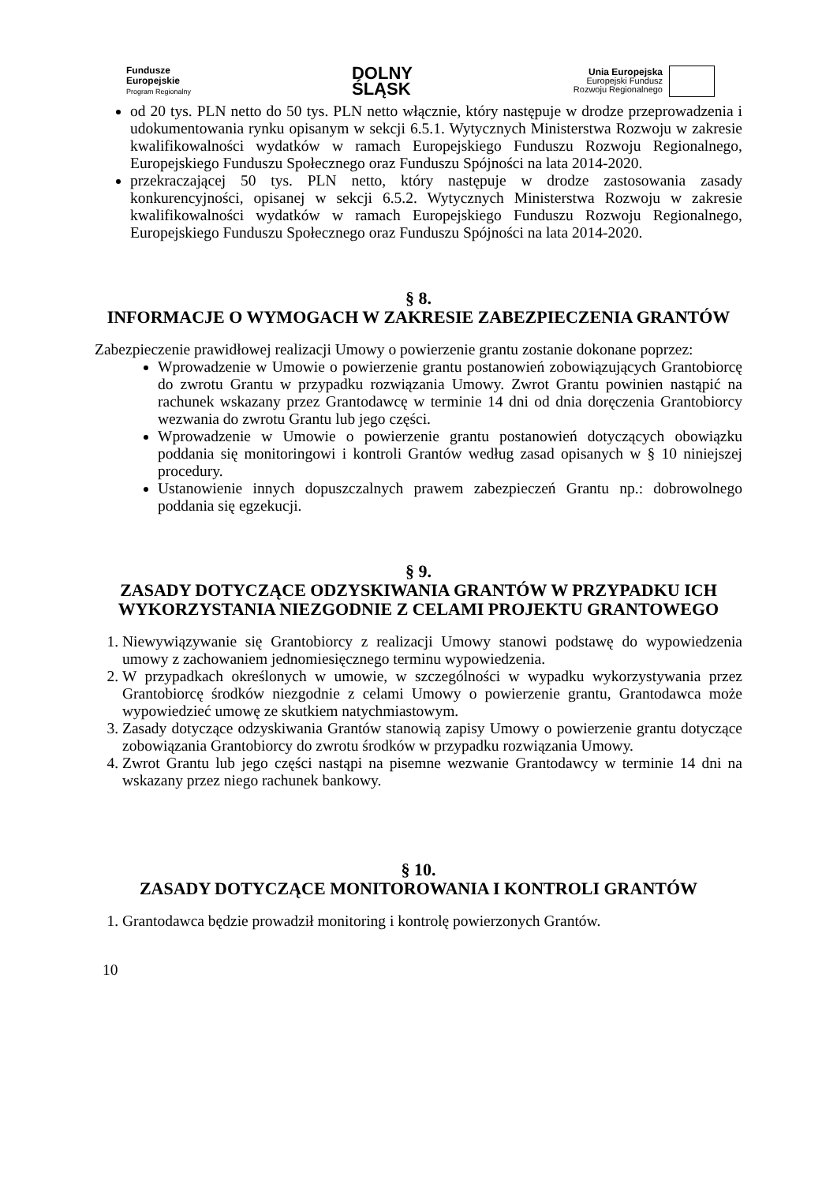Fundusze
Europejskie
Program Regionalny
DOLNY
ŚLĄSK
Unia Europejska
Europejski Fundusz
Rozwoju Regionalnego
od 20 tys. PLN netto do 50 tys. PLN netto włącznie, który następuje w drodze przeprowadzenia i udokumentowania rynku opisanym w sekcji 6.5.1. Wytycznych Ministerstwa Rozwoju w zakresie kwalifikowalności wydatków w ramach Europejskiego Funduszu Rozwoju Regionalnego, Europejskiego Funduszu Społecznego oraz Funduszu Spójności na lata 2014-2020.
przekraczającej 50 tys. PLN netto, który następuje w drodze zastosowania zasady konkurencyjności, opisanej w sekcji 6.5.2. Wytycznych Ministerstwa Rozwoju w zakresie kwalifikowalności wydatków w ramach Europejskiego Funduszu Rozwoju Regionalnego, Europejskiego Funduszu Społecznego oraz Funduszu Spójności na lata 2014-2020.
§ 8.
INFORMACJE O WYMOGACH W ZAKRESIE ZABEZPIECZENIA GRANTÓW
Zabezpieczenie prawidłowej realizacji Umowy o powierzenie grantu zostanie dokonane poprzez:
Wprowadzenie w Umowie o powierzenie grantu postanowień zobowiązujących Grantobiorcę do zwrotu Grantu w przypadku rozwiązania Umowy. Zwrot Grantu powinien nastąpić na rachunek wskazany przez Grantodawcę w terminie 14 dni od dnia doręczenia Grantobiorcy wezwania do zwrotu Grantu lub jego części.
Wprowadzenie w Umowie o powierzenie grantu postanowień dotyczących obowiązku poddania się monitoringowi i kontroli Grantów według zasad opisanych w § 10 niniejszej procedury.
Ustanowienie innych dopuszczalnych prawem zabezpieczeń Grantu np.: dobrowolnego poddania się egzekucji.
§ 9.
ZASADY DOTYCZĄCE ODZYSKIWANIA GRANTÓW W PRZYPADKU ICH WYKORZYSTANIA NIEZGODNIE Z CELAMI PROJEKTU GRANTOWEGO
1. Niewywiązywanie się Grantobiorcy z realizacji Umowy stanowi podstawę do wypowiedzenia umowy z zachowaniem jednomiesięcznego terminu wypowiedzenia.
2. W przypadkach określonych w umowie, w szczególności w wypadku wykorzystywania przez Grantobiorcę środków niezgodnie z celami Umowy o powierzenie grantu, Grantodawca może wypowiedzieć umowę ze skutkiem natychmiastowym.
3. Zasady dotyczące odzyskiwania Grantów stanowią zapisy Umowy o powierzenie grantu dotyczące zobowiązania Grantobiorcy do zwrotu środków w przypadku rozwiązania Umowy.
4. Zwrot Grantu lub jego części nastąpi na pisemne wezwanie Grantodawcy w terminie 14 dni na wskazany przez niego rachunek bankowy.
§ 10.
ZASADY DOTYCZĄCE MONITOROWANIA I KONTROLI GRANTÓW
1. Grantodawca będzie prowadził monitoring i kontrolę powierzonych Grantów.
10